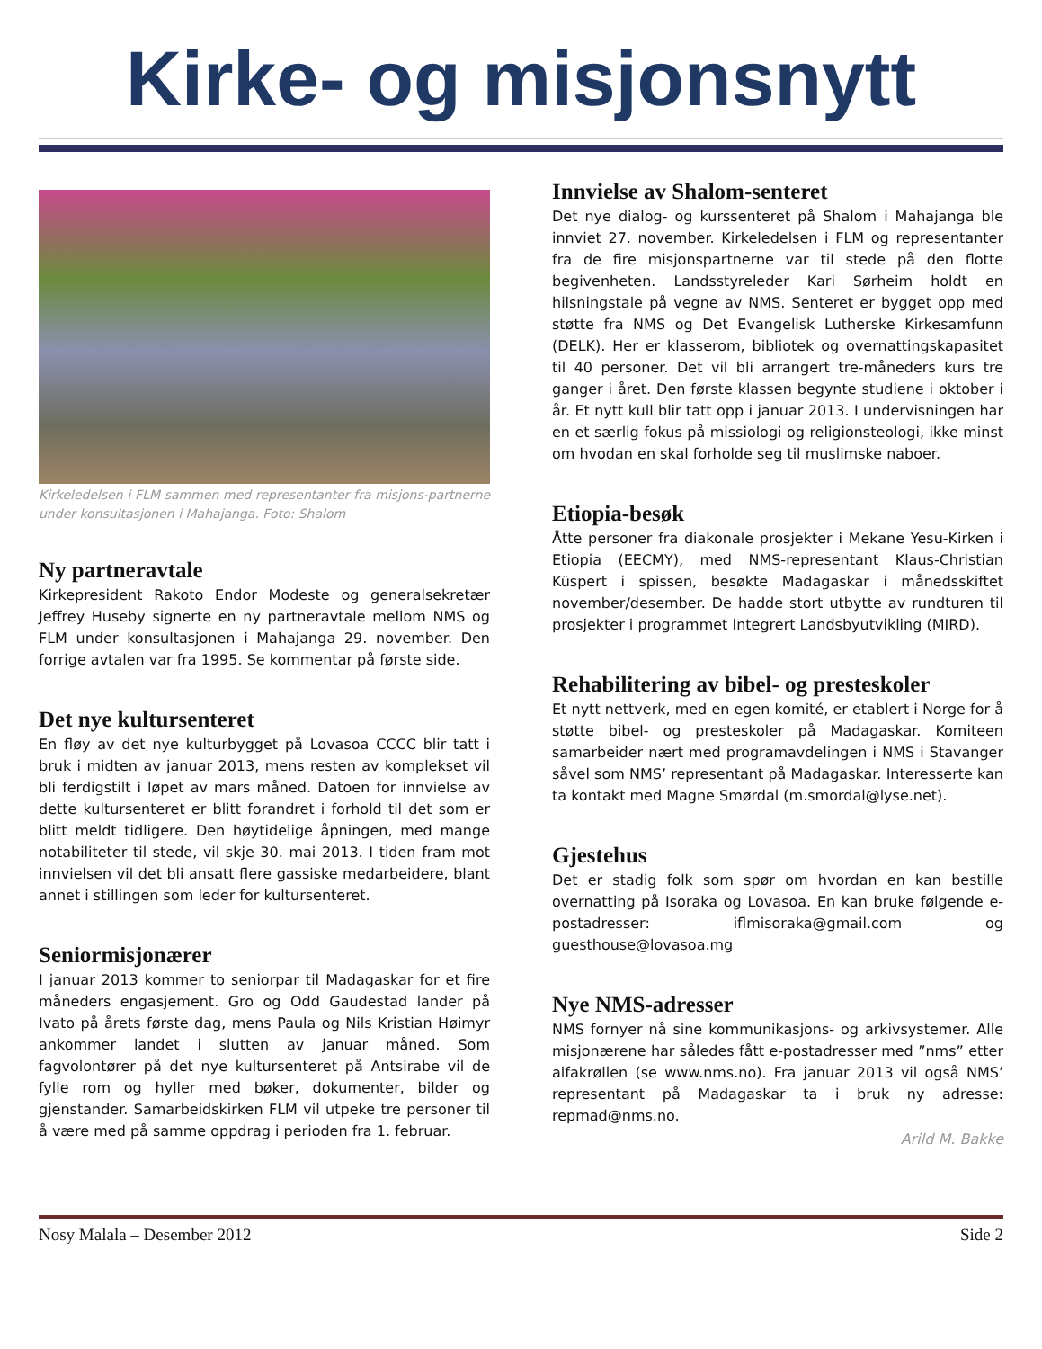Kirke- og misjonsnytt
Kirkeledelsen i FLM sammen med representanter fra misjons-partnerne under konsultasjonen i Mahajanga. Foto: Shalom
Ny partneravtale
Kirkepresident Rakoto Endor Modeste og generalsekretær Jeffrey Huseby signerte en ny partneravtale mellom NMS og FLM under konsultasjonen i Mahajanga 29. november. Den forrige avtalen var fra 1995. Se kommentar på første side.
Det nye kultursenteret
En fløy av det nye kulturbygget på Lovasoa CCCC blir tatt i bruk i midten av januar 2013, mens resten av komplekset vil bli ferdigstilt i løpet av mars måned. Datoen for innvielse av dette kultursenteret er blitt forandret i forhold til det som er blitt meldt tidligere. Den høytidelige åpningen, med mange notabiliteter til stede, vil skje 30. mai 2013. I tiden fram mot innvielsen vil det bli ansatt flere gassiske medarbeidere, blant annet i stillingen som leder for kultursenteret.
Seniormisjonærer
I januar 2013 kommer to seniorpar til Madagaskar for et fire måneders engasjement. Gro og Odd Gaudestad lander på Ivato på årets første dag, mens Paula og Nils Kristian Høimyr ankommer landet i slutten av januar måned. Som fagvolontører på det nye kultursenteret på Antsirabe vil de fylle rom og hyller med bøker, dokumenter, bilder og gjenstander. Samarbeidskirken FLM vil utpeke tre personer til å være med på samme oppdrag i perioden fra 1. februar.
Innvielse av Shalom-senteret
Det nye dialog- og kurssenteret på Shalom i Mahajanga ble innviet 27. november. Kirkeledelsen i FLM og representanter fra de fire misjonspartnerne var til stede på den flotte begivenheten. Landsstyreleder Kari Sørheim holdt en hilsningstale på vegne av NMS. Senteret er bygget opp med støtte fra NMS og Det Evangelisk Lutherske Kirkesamfunn (DELK). Her er klasserom, bibliotek og overnattingskapasitet til 40 personer. Det vil bli arrangert tre-måneders kurs tre ganger i året. Den første klassen begynte studiene i oktober i år. Et nytt kull blir tatt opp i januar 2013. I undervisningen har en et særlig fokus på missiologi og religionsteologi, ikke minst om hvodan en skal forholde seg til muslimske naboer.
Etiopia-besøk
Åtte personer fra diakonale prosjekter i Mekane Yesu-Kirken i Etiopia (EECMY), med NMS-representant Klaus-Christian Küspert i spissen, besøkte Madagaskar i månedsskiftet november/desember. De hadde stort utbytte av rundturen til prosjekter i programmet Integrert Landsbyutvikling (MIRD).
Rehabilitering av bibel- og presteskoler
Et nytt nettverk, med en egen komité, er etablert i Norge for å støtte bibel- og presteskoler på Madagaskar. Komiteen samarbeider nært med programavdelingen i NMS i Stavanger såvel som NMS’ representant på Madagaskar. Interesserte kan ta kontakt med Magne Smørdal (m.smordal@lyse.net).
Gjestehus
Det er stadig folk som spør om hvordan en kan bestille overnatting på Isoraka og Lovasoa. En kan bruke følgende e-postadresser: iflmisoraka@gmail.com og guesthouse@lovasoa.mg
Nye NMS-adresser
NMS fornyer nå sine kommunikasjons- og arkivsystemer. Alle misjonærene har således fått e-postadresser med ”nms” etter alfakrøllen (se www.nms.no). Fra januar 2013 vil også NMS’ representant på Madagaskar ta i bruk ny adresse: repmad@nms.no.
Arild M. Bakke
Nosy Malala – Desember 2012 Side 2